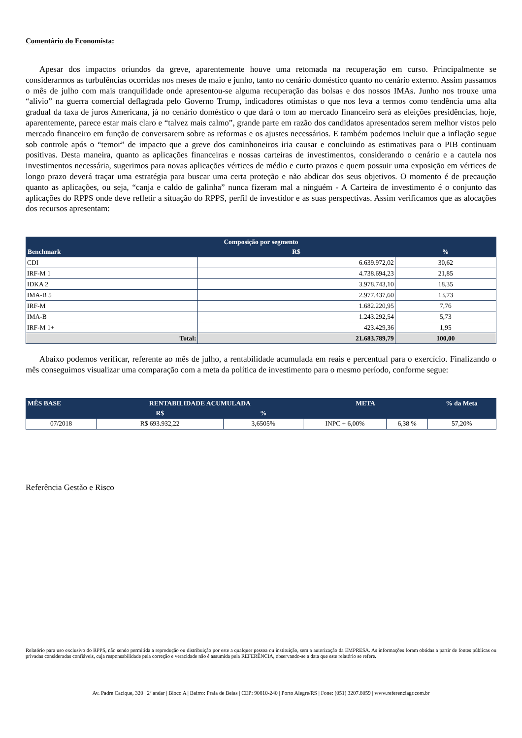Comentário do Economista:
Apesar dos impactos oriundos da greve, aparentemente houve uma retomada na recuperação em curso. Principalmente se considerarmos as turbulências ocorridas nos meses de maio e junho, tanto no cenário doméstico quanto no cenário externo. Assim passamos o mês de julho com mais tranquilidade onde apresentou-se alguma recuperação das bolsas e dos nossos IMAs. Junho nos trouxe uma “alivio” na guerra comercial deflagrada pelo Governo Trump, indicadores otimistas o que nos leva a termos como tendência uma alta gradual da taxa de juros Americana, já no cenário doméstico o que dará o tom ao mercado financeiro será as eleições presidências, hoje, aparentemente, parece estar mais claro e “talvez mais calmo”, grande parte em razão dos candidatos apresentados serem melhor vistos pelo mercado financeiro em função de conversarem sobre as reformas e os ajustes necessários. E também podemos incluir que a inflação segue sob controle após o “temor” de impacto que a greve dos caminhoneiros iria causar e concluindo as estimativas para o PIB continuam positivas. Desta maneira, quanto as aplicações financeiras e nossas carteiras de investimentos, considerando o cenário e a cautela nos investimentos necessária, sugerimos para novas aplicações vértices de médio e curto prazos e quem possuir uma exposição em vértices de longo prazo deverá traçar uma estratégia para buscar uma certa proteção e não abdicar dos seus objetivos. O momento é de precaução quanto as aplicações, ou seja, “canja e caldo de galinha” nunca fizeram mal a ninguém - A Carteira de investimento é o conjunto das aplicações do RPPS onde deve refletir a situação do RPPS, perfil de investidor e as suas perspectivas. Assim verificamos que as alocações dos recursos apresentam:
| Composição por segmento | | |
| --- | --- | --- |
| Benchmark | R$ | % |
| CDI | 6.639.972,02 | 30,62 |
| IRF-M 1 | 4.738.694,23 | 21,85 |
| IDKA 2 | 3.978.743,10 | 18,35 |
| IMA-B 5 | 2.977.437,60 | 13,73 |
| IRF-M | 1.682.220,95 | 7,76 |
| IMA-B | 1.243.292,54 | 5,73 |
| IRF-M 1+ | 423.429,36 | 1,95 |
| Total: | 21.683.789,79 | 100,00 |
Abaixo podemos verificar, referente ao mês de julho, a rentabilidade acumulada em reais e percentual para o exercício. Finalizando o mês conseguimos visualizar uma comparação com a meta da política de investimento para o mesmo período, conforme segue:
| MÊS BASE | RENTABILIDADE ACUMULADA | | META | | % da Meta |
| --- | --- | --- | --- | --- | --- |
| | R$ | % | | | |
| 07/2018 | R$ 693.932,22 | 3,6505% | INPC + 6,00% | 6,38 % | 57,20% |
Referência Gestão e Risco
Relatório para uso exclusivo do RPPS, não sendo permitida a reprodução ou distribuição por este a qualquer pessoa ou instituição, sem a autorização da EMPRESA. As informações foram obtidas a partir de fontes públicas ou privadas consideradas confiáveis, cuja responsabilidade pela correção e veracidade não é assumida pela REFERÊNCIA, observando-se a data que este relatório se refere.
Av. Padre Cacique, 320 | 2º andar | Bloco A | Bairro: Praia de Belas | CEP: 90810-240 | Porto Alegre/RS | Fone: (051) 3207.8059 | www.referenciagr.com.br